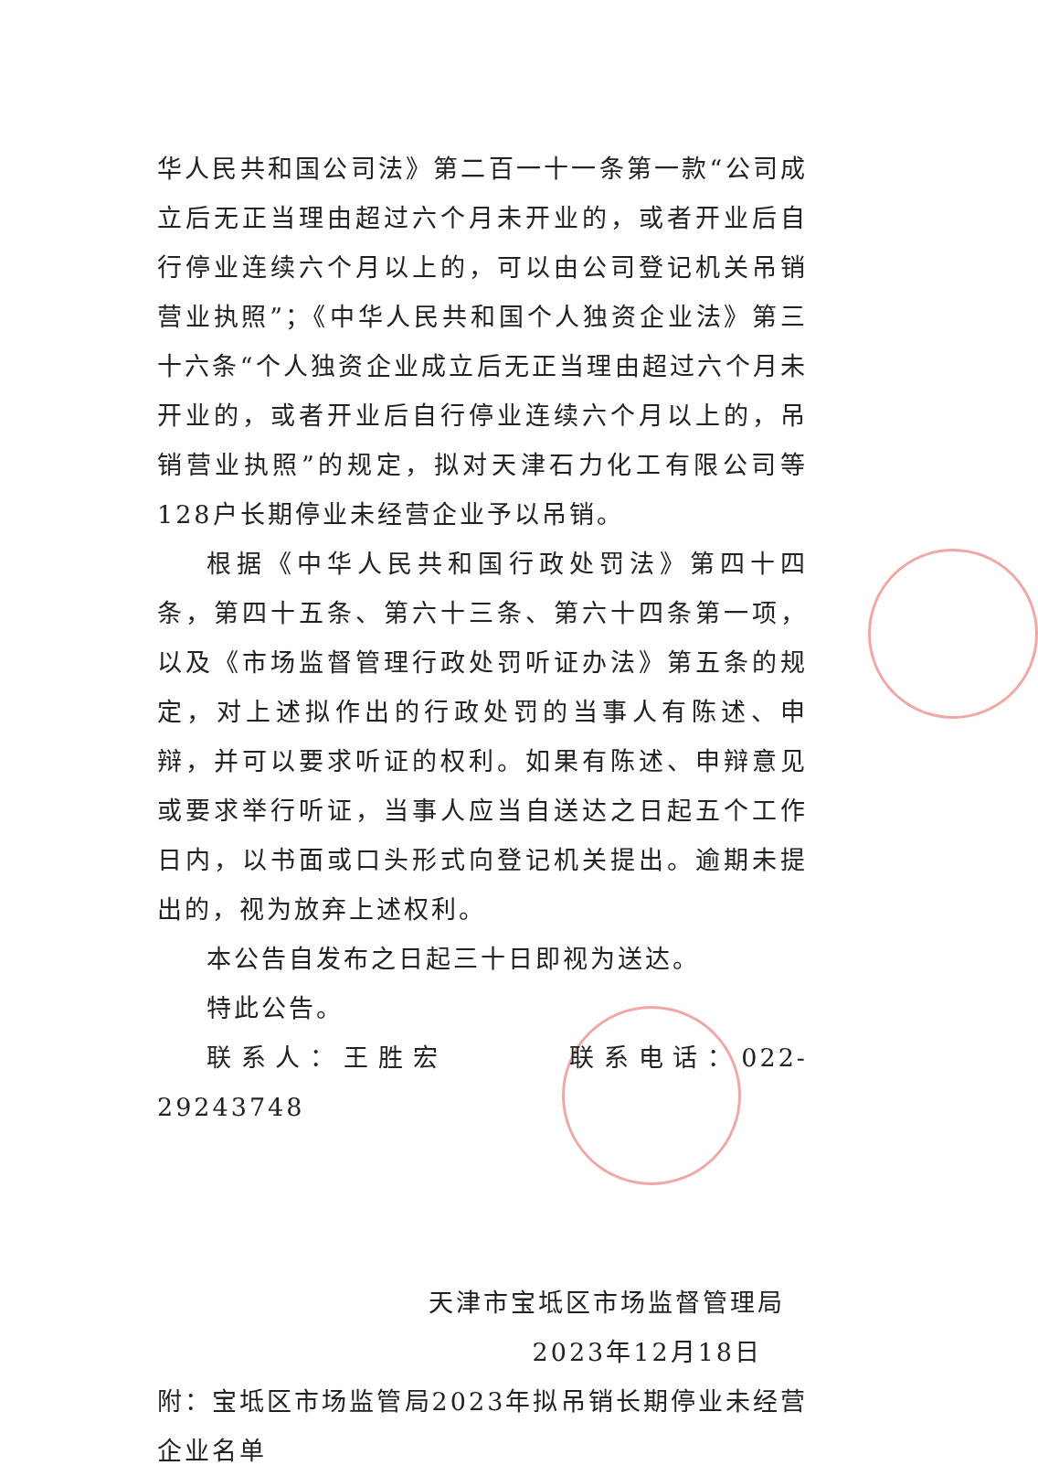华人民共和国公司法》第二百一十一条第一款“公司成立后无正当理由超过六个月未开业的，或者开业后自行停业连续六个月以上的，可以由公司登记机关吊销营业执照”；《中华人民共和国个人独资企业法》第三十六条“个人独资企业成立后无正当理由超过六个月未开业的，或者开业后自行停业连续六个月以上的，吊销营业执照”的规定，拟对天津石力化工有限公司等128户长期停业未经营企业予以吊销。
根据《中华人民共和国行政处罚法》第四十四条，第四十五条、第六十三条、第六十四条第一项，以及《市场监督管理行政处罚听证办法》第五条的规定，对上述拟作出的行政处罚的当事人有陈述、申辩，并可以要求听证的权利。如果有陈述、申辩意见或要求举行听证，当事人应当自送达之日起五个工作日内，以书面或口头形式向登记机关提出。逾期未提出的，视为放弃上述权利。
本公告自发布之日起三十日即视为送达。
特此公告。
联系人：王胜宏 联系电话：022-29243748
天津市宝坻区市场监督管理局
2023年12月18日
附：宝坻区市场监管局2023年拟吊销长期停业未经营企业名单